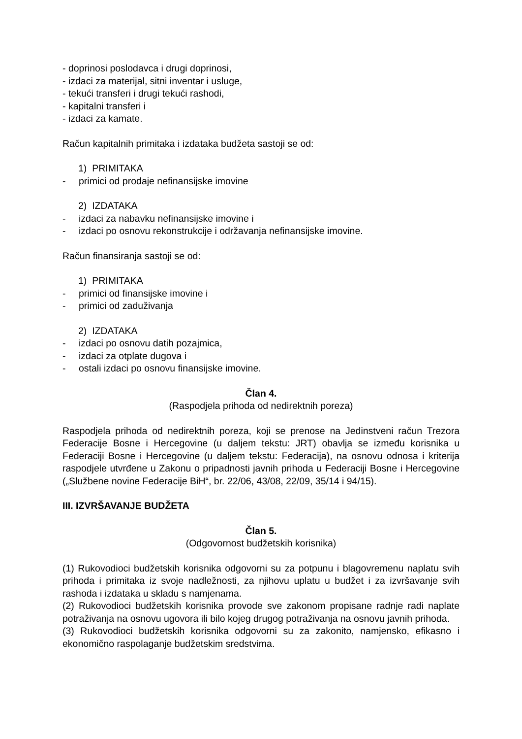- doprinosi poslodavca i drugi doprinosi,
- izdaci za materijal, sitni inventar i usluge,
- tekući transferi i drugi tekući rashodi,
- kapitalni transferi i
- izdaci za kamate.
Račun kapitalnih primitaka i izdataka budžeta sastoji se od:
1) PRIMITAKA
- primici od prodaje nefinansijske imovine
2) IZDATAKA
- izdaci za nabavku nefinansijske imovine i
- izdaci po osnovu rekonstrukcije i održavanja nefinansijske imovine.
Račun finansiranja sastoji se od:
1) PRIMITAKA
- primici od finansijske imovine i
- primici od zaduživanja
2) IZDATAKA
- izdaci po osnovu datih pozajmica,
- izdaci za otplate dugova i
- ostali izdaci po osnovu finansijske imovine.
Član 4.
(Raspodjela prihoda od nedirektnih poreza)
Raspodjela prihoda od nedirektnih poreza, koji se prenose na Jedinstveni račun Trezora Federacije Bosne i Hercegovine (u daljem tekstu: JRT) obavlja se između korisnika u Federaciji Bosne i Hercegovine (u daljem tekstu: Federacija), na osnovu odnosa i kriterija raspodjele utvrđene u Zakonu o pripadnosti javnih prihoda u Federaciji Bosne i Hercegovine („Službene novine Federacije BiH“, br. 22/06, 43/08, 22/09, 35/14 i 94/15).
III. IZVRŠAVANJE BUDŽETA
Član 5.
(Odgovornost budžetskih korisnika)
(1) Rukovodioci budžetskih korisnika odgovorni su za potpunu i blagovremenu naplatu svih prihoda i primitaka iz svoje nadležnosti, za njihovu uplatu u budžet i za izvršavanje svih rashoda i izdataka u skladu s namjenama.
(2) Rukovodioci budžetskih korisnika provode sve zakonom propisane radnje radi naplate potraživanja na osnovu ugovora ili bilo kojeg drugog potraživanja na osnovu javnih prihoda.
(3) Rukovodioci budžetskih korisnika odgovorni su za zakonito, namjensko, efikasno i ekonomično raspolaganje budžetskim sredstvima.